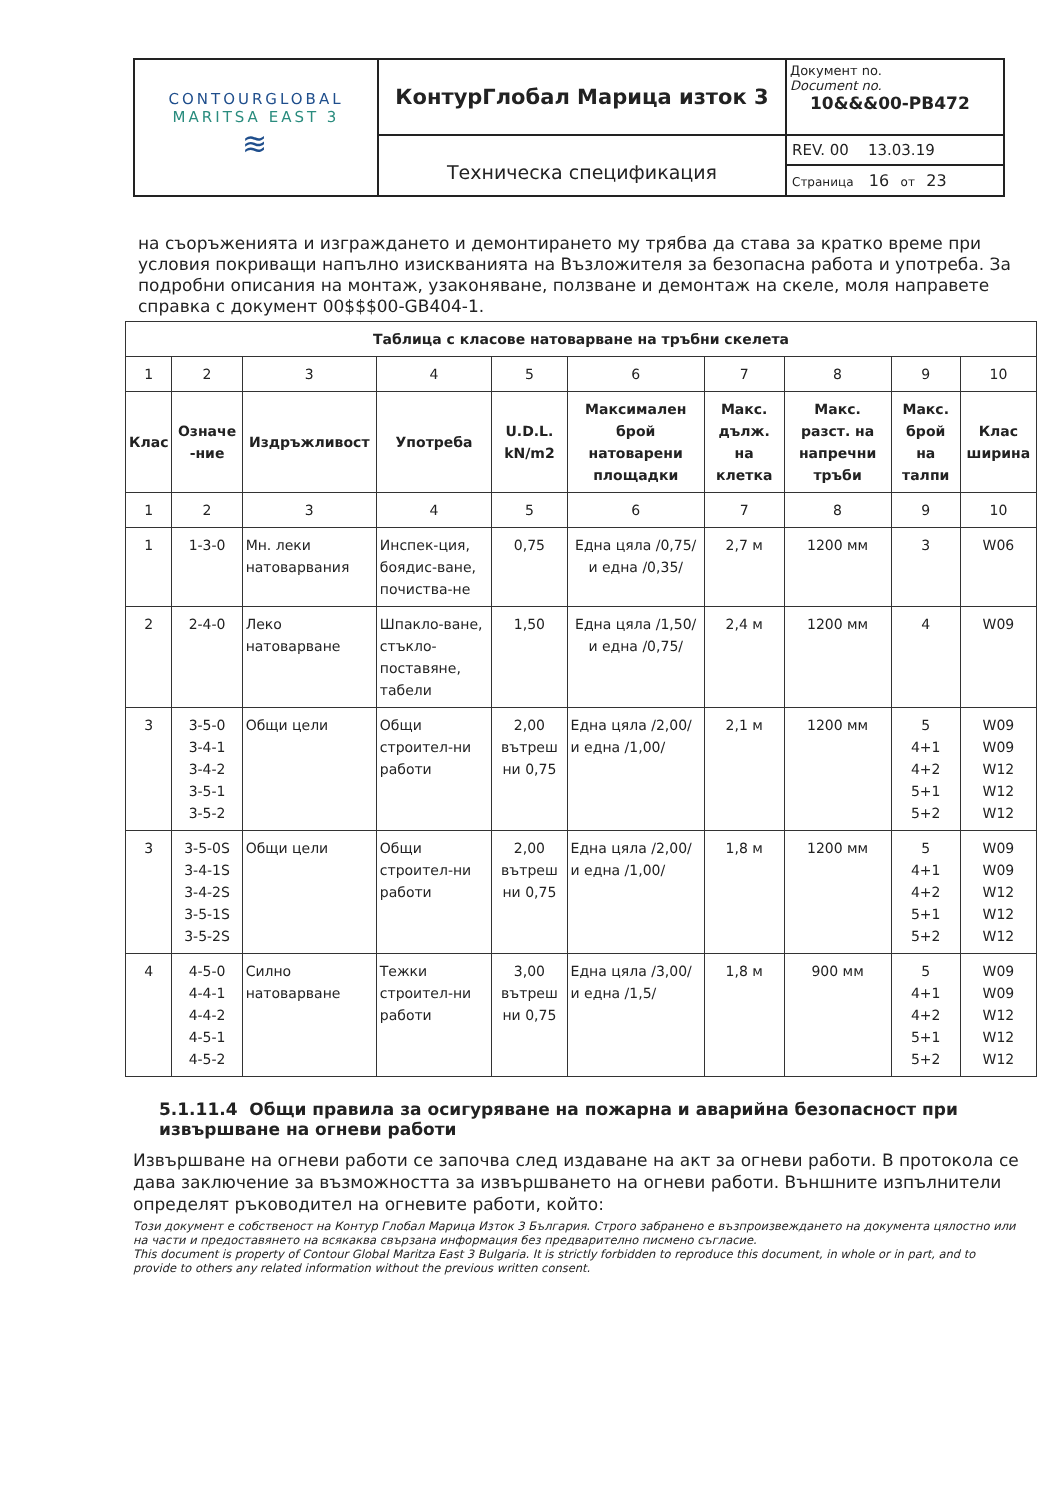| CONTOURGLOBAL MARITSA EAST 3 ≋ | КонтурГлобал Марица изток 3 | Документ no. Document no. 10&&&00-PB472 |
| | Техническа спецификация | REV. 00 13.03.19 Страница 16 от 23 |
на съоръженията и изграждането и демонтирането му трябва да става за кратко време при условия покриващи напълно изискванията на Възложителя за безопасна работа и употреба. За подробни описания на монтаж, узаконяване, ползване и демонтаж на скеле, моля направете справка с документ 00$$$00-GB404-1.
| Таблица с класове натоварване на тръбни скелета | | | | | | | | | |
| --- | --- | --- | --- | --- | --- | --- | --- | --- | --- |
| 1 | 2 | 3 | 4 | 5 | 6 | 7 | 8 | 9 | 10 |
| Клас | Означе -ние | Издръжливост | Употреба | U.D.L. kN/m2 | Максимален брой натоварени площадки | Макс. дълж. на клетка | Макс. разст. на напречни тръби | Макс. брой на талпи | Клас ширина |
| 1 | 2 | 3 | 4 | 5 | 6 | 7 | 8 | 9 | 10 |
| 1 | 1-3-0 | Мн. леки натоварвания | Инспек-ция, боядис-ване, почиства-не | 0,75 | Една цяла /0,75/ и една /0,35/ | 2,7 м | 1200 мм | 3 | W06 |
| 2 | 2-4-0 | Леко натоварване | Шпакло-ване, стъкло-поставяне, табели | 1,50 | Една цяла /1,50/ и една /0,75/ | 2,4 м | 1200 мм | 4 | W09 |
| 3 | 3-5-0 3-4-1 3-4-2 3-5-1 3-5-2 | Общи цели | Общи строител-ни работи | 2,00 вътреш ни 0,75 | Една цяла /2,00/ и една /1,00/ | 2,1 м | 1200 мм | 5 4+1 4+2 5+1 5+2 | W09 W09 W12 W12 W12 |
| 3 | 3-5-0S 3-4-1S 3-4-2S 3-5-1S 3-5-2S | Общи цели | Общи строител-ни работи | 2,00 вътреш ни 0,75 | Една цяла /2,00/ и една /1,00/ | 1,8 м | 1200 мм | 5 4+1 4+2 5+1 5+2 | W09 W09 W12 W12 W12 |
| 4 | 4-5-0 4-4-1 4-4-2 4-5-1 4-5-2 | Силно натоварване | Тежки строител-ни работи | 3,00 вътреш ни 0,75 | Една цяла /3,00/ и една /1,5/ | 1,8 м | 900 мм | 5 4+1 4+2 5+1 5+2 | W09 W09 W12 W12 W12 |
5.1.11.4 Общи правила за осигуряване на пожарна и аварийна безопасност при извършване на огневи работи
Извършване на огневи работи се започва след издаване на акт за огневи работи. В протокола се дава заключение за възможността за извършването на огневи работи. Външните изпълнители определят ръководител на огневите работи, който:
Този документ е собственост на Контур Глобал Марица Изток 3 България. Строго забранено е възпроизвеждането на документа цялостно или на части и предоставянето на всякаква свързана информация без предварително писмено съгласие.
This document is property of Contour Global Maritza East 3 Bulgaria. It is strictly forbidden to reproduce this document, in whole or in part, and to provide to others any related information without the previous written consent.